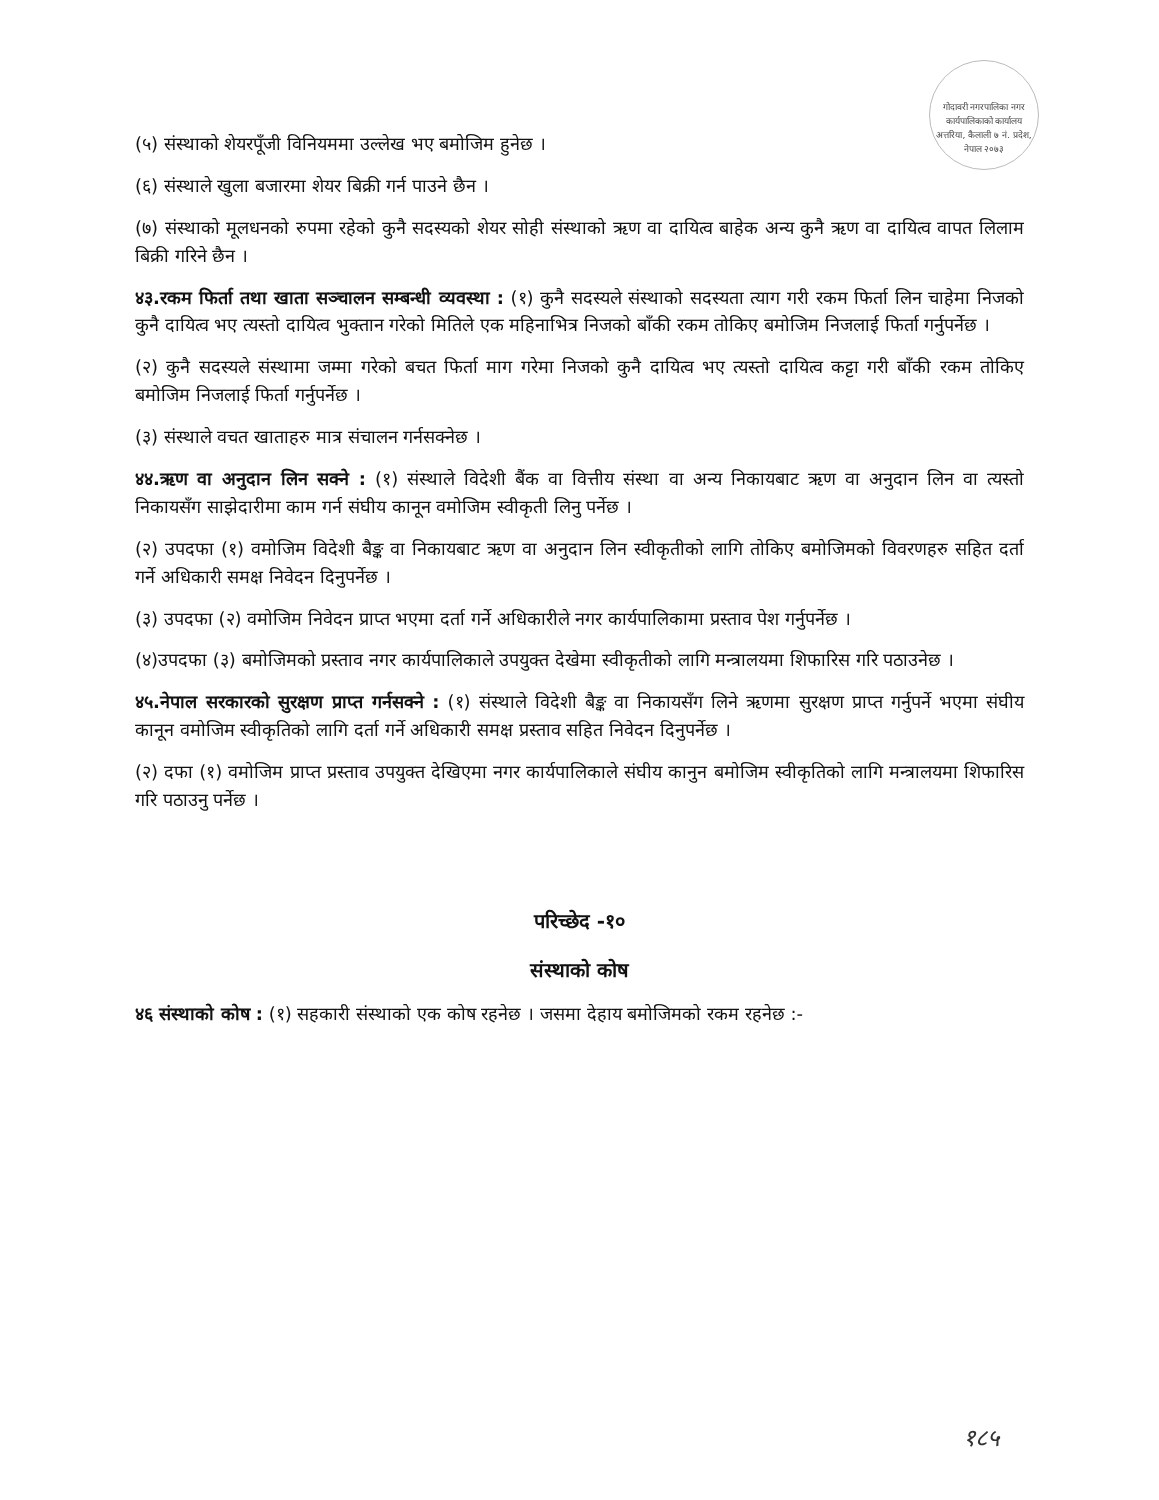गोदावरी नगरपालिका नगर कार्यपालिकाको कार्यालय अत्तरिया, कैलाली ७ नं. प्रदेश, नेपाल २०७३
(५) संस्थाको शेयरपूँजी विनियममा उल्लेख भए बमोजिम हुनेछ ।
(६) संस्थाले खुला बजारमा शेयर बिक्री गर्न पाउने छैन ।
(७) संस्थाको मूलधनको रुपमा रहेको कुनै सदस्यको शेयर सोही संस्थाको ऋण वा दायित्व बाहेक अन्य कुनै ऋण वा दायित्व वापत लिलाम बिक्री गरिने छैन ।
४३.रकम फिर्ता तथा खाता सञ्चालन सम्बन्धी व्यवस्था : (१) कुनै सदस्यले संस्थाको सदस्यता त्याग गरी रकम फिर्ता लिन चाहेमा निजको कुनै दायित्व भए त्यस्तो दायित्व भुक्तान गरेको मितिले एक महिनाभित्र निजको बाँकी रकम तोकिए बमोजिम निजलाई फिर्ता गर्नुपर्नेछ ।
(२) कुनै सदस्यले संस्थामा जम्मा गरेको बचत फिर्ता माग गरेमा निजको कुनै दायित्व भए त्यस्तो दायित्व कट्टा गरी बाँकी रकम तोकिए बमोजिम निजलाई फिर्ता गर्नुपर्नेछ ।
(३) संस्थाले वचत खाताहरु मात्र संचालन गर्नसक्नेछ ।
४४.ऋण वा अनुदान लिन सक्ने : (१) संस्थाले विदेशी बैंक वा वित्तीय संस्था वा अन्य निकायबाट ऋण वा अनुदान लिन वा त्यस्तो निकायसँग साझेदारीमा काम गर्न संघीय कानून वमोजिम स्वीकृती लिनु पर्नेछ ।
(२) उपदफा (१) वमोजिम विदेशी बैङ्क वा निकायबाट ऋण वा अनुदान लिन स्वीकृतीको लागि तोकिए बमोजिमको विवरणहरु सहित दर्ता गर्ने अधिकारी समक्ष निवेदन दिनुपर्नेछ ।
(३) उपदफा (२) वमोजिम निवेदन प्राप्त भएमा दर्ता गर्ने अधिकारीले नगर कार्यपालिकामा प्रस्ताव पेश गर्नुपर्नेछ ।
(४)उपदफा (३) बमोजिमको प्रस्ताव नगर कार्यपालिकाले उपयुक्त देखेमा स्वीकृतीको लागि मन्त्रालयमा शिफारिस गरि पठाउनेछ ।
४५.नेपाल सरकारको सुरक्षण प्राप्त गर्नसक्ने : (१) संस्थाले विदेशी बैङ्क वा निकायसँग लिने ऋणमा सुरक्षण प्राप्त गर्नुपर्ने भएमा संघीय कानून वमोजिम स्वीकृतिको लागि दर्ता गर्ने अधिकारी समक्ष प्रस्ताव सहित निवेदन दिनुपर्नेछ ।
(२) दफा (१) वमोजिम प्राप्त प्रस्ताव उपयुक्त देखिएमा नगर कार्यपालिकाले संघीय कानुन बमोजिम स्वीकृतिको लागि मन्त्रालयमा शिफारिस गरि पठाउनु पर्नेछ ।
परिच्छेद -१०
संस्थाको कोष
४६ संस्थाको कोष : (१) सहकारी संस्थाको एक कोष रहनेछ । जसमा देहाय बमोजिमको रकम रहनेछ :-
१८५